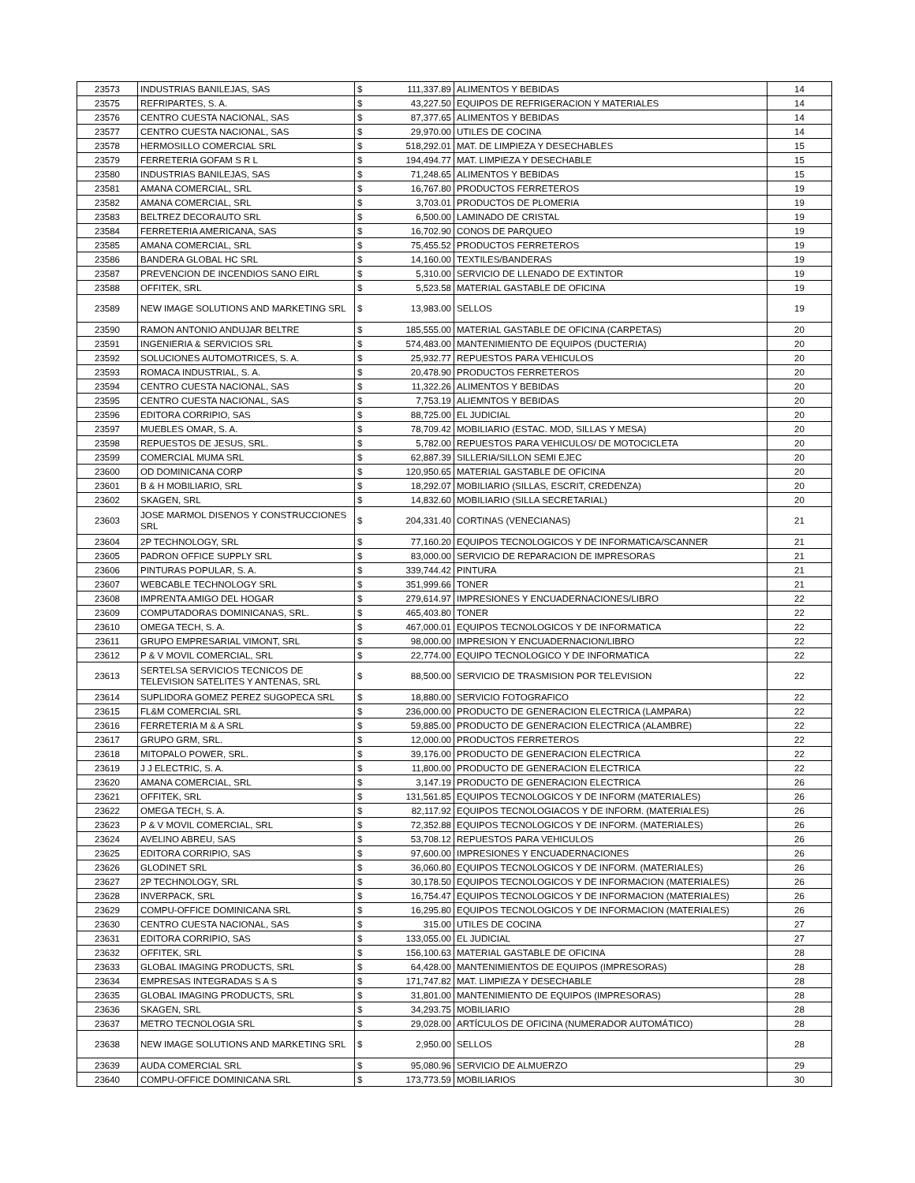| 23573 | INDUSTRIAS BANILEJAS, SAS | $ | 111,337.89 | ALIMENTOS Y BEBIDAS | 14 |
| 23575 | REFRIPARTES, S. A. | $ | 43,227.50 | EQUIPOS DE REFRIGERACION Y MATERIALES | 14 |
| 23576 | CENTRO CUESTA NACIONAL, SAS | $ | 87,377.65 | ALIMENTOS Y BEBIDAS | 14 |
| 23577 | CENTRO CUESTA NACIONAL, SAS | $ | 29,970.00 | UTILES DE COCINA | 14 |
| 23578 | HERMOSILLO COMERCIAL SRL | $ | 518,292.01 | MAT. DE LIMPIEZA Y DESECHABLES | 15 |
| 23579 | FERRETERIA GOFAM S R L | $ | 194,494.77 | MAT. LIMPIEZA Y DESECHABLE | 15 |
| 23580 | INDUSTRIAS BANILEJAS, SAS | $ | 71,248.65 | ALIMENTOS Y BEBIDAS | 15 |
| 23581 | AMANA COMERCIAL, SRL | $ | 16,767.80 | PRODUCTOS FERRETEROS | 19 |
| 23582 | AMANA COMERCIAL, SRL | $ | 3,703.01 | PRODUCTOS DE PLOMERIA | 19 |
| 23583 | BELTREZ DECORAUTO SRL | $ | 6,500.00 | LAMINADO DE CRISTAL | 19 |
| 23584 | FERRETERIA AMERICANA, SAS | $ | 16,702.90 | CONOS DE PARQUEO | 19 |
| 23585 | AMANA COMERCIAL, SRL | $ | 75,455.52 | PRODUCTOS FERRETEROS | 19 |
| 23586 | BANDERA GLOBAL HC SRL | $ | 14,160.00 | TEXTILES/BANDERAS | 19 |
| 23587 | PREVENCION DE INCENDIOS SANO EIRL | $ | 5,310.00 | SERVICIO DE LLENADO DE EXTINTOR | 19 |
| 23588 | OFFITEK, SRL | $ | 5,523.58 | MATERIAL GASTABLE DE OFICINA | 19 |
| 23589 | NEW IMAGE SOLUTIONS AND MARKETING SRL | $ | 13,983.00 | SELLOS | 19 |
| 23590 | RAMON ANTONIO ANDUJAR BELTRE | $ | 185,555.00 | MATERIAL GASTABLE DE OFICINA (CARPETAS) | 20 |
| 23591 | INGENIERIA & SERVICIOS SRL | $ | 574,483.00 | MANTENIMIENTO DE EQUIPOS (DUCTERIA) | 20 |
| 23592 | SOLUCIONES AUTOMOTRICES, S. A. | $ | 25,932.77 | REPUESTOS PARA VEHICULOS | 20 |
| 23593 | ROMACA INDUSTRIAL, S. A. | $ | 20,478.90 | PRODUCTOS FERRETEROS | 20 |
| 23594 | CENTRO CUESTA NACIONAL, SAS | $ | 11,322.26 | ALIMENTOS Y BEBIDAS | 20 |
| 23595 | CENTRO CUESTA NACIONAL, SAS | $ | 7,753.19 | ALIEMNTOS Y BEBIDAS | 20 |
| 23596 | EDITORA CORRIPIO, SAS | $ | 88,725.00 | EL JUDICIAL | 20 |
| 23597 | MUEBLES OMAR, S. A. | $ | 78,709.42 | MOBILIARIO (ESTAC. MOD, SILLAS Y MESA) | 20 |
| 23598 | REPUESTOS DE JESUS, SRL. | $ | 5,782.00 | REPUESTOS PARA VEHICULOS/ DE MOTOCICLETA | 20 |
| 23599 | COMERCIAL MUMA SRL | $ | 62,887.39 | SILLERIA/SILLON SEMI EJEC | 20 |
| 23600 | OD DOMINICANA CORP | $ | 120,950.65 | MATERIAL GASTABLE DE OFICINA | 20 |
| 23601 | B & H MOBILIARIO, SRL | $ | 18,292.07 | MOBILIARIO (SILLAS, ESCRIT, CREDENZA) | 20 |
| 23602 | SKAGEN, SRL | $ | 14,832.60 | MOBILIARIO (SILLA SECRETARIAL) | 20 |
| 23603 | JOSE MARMOL DISENOS Y CONSTRUCCIONES SRL | $ | 204,331.40 | CORTINAS (VENECIANAS) | 21 |
| 23604 | 2P TECHNOLOGY, SRL | $ | 77,160.20 | EQUIPOS TECNOLOGICOS Y DE INFORMATICA/SCANNER | 21 |
| 23605 | PADRON OFFICE SUPPLY SRL | $ | 83,000.00 | SERVICIO DE REPARACION DE IMPRESORAS | 21 |
| 23606 | PINTURAS POPULAR, S. A. | $ | 339,744.42 | PINTURA | 21 |
| 23607 | WEBCABLE TECHNOLOGY SRL | $ | 351,999.66 | TONER | 21 |
| 23608 | IMPRENTA AMIGO DEL HOGAR | $ | 279,614.97 | IMPRESIONES Y ENCUADERNACIONES/LIBRO | 22 |
| 23609 | COMPUTADORAS DOMINICANAS, SRL. | $ | 465,403.80 | TONER | 22 |
| 23610 | OMEGA TECH, S. A. | $ | 467,000.01 | EQUIPOS TECNOLOGICOS Y DE INFORMATICA | 22 |
| 23611 | GRUPO EMPRESARIAL VIMONT, SRL | $ | 98,000.00 | IMPRESION Y ENCUADERNACION/LIBRO | 22 |
| 23612 | P & V MOVIL COMERCIAL, SRL | $ | 22,774.00 | EQUIPO TECNOLOGICO Y DE INFORMATICA | 22 |
| 23613 | SERTELSA SERVICIOS TECNICOS DE TELEVISION SATELITES Y ANTENAS, SRL | $ | 88,500.00 | SERVICIO DE TRASMISION POR TELEVISION | 22 |
| 23614 | SUPLIDORA GOMEZ PEREZ SUGOPECA SRL | $ | 18,880.00 | SERVICIO FOTOGRAFICO | 22 |
| 23615 | FL&M COMERCIAL SRL | $ | 236,000.00 | PRODUCTO DE GENERACION ELECTRICA (LAMPARA) | 22 |
| 23616 | FERRETERIA M & A SRL | $ | 59,885.00 | PRODUCTO DE GENERACION ELECTRICA (ALAMBRE) | 22 |
| 23617 | GRUPO GRM, SRL. | $ | 12,000.00 | PRODUCTOS FERRETEROS | 22 |
| 23618 | MITOPALO POWER, SRL. | $ | 39,176.00 | PRODUCTO DE GENERACION ELECTRICA | 22 |
| 23619 | J J ELECTRIC, S. A. | $ | 11,800.00 | PRODUCTO DE GENERACION ELECTRICA | 22 |
| 23620 | AMANA COMERCIAL, SRL | $ | 3,147.19 | PRODUCTO DE GENERACION ELECTRICA | 26 |
| 23621 | OFFITEK, SRL | $ | 131,561.85 | EQUIPOS TECNOLOGICOS Y DE INFORM (MATERIALES) | 26 |
| 23622 | OMEGA TECH, S. A. | $ | 82,117.92 | EQUIPOS TECNOLOGIACOS Y DE INFORM. (MATERIALES) | 26 |
| 23623 | P & V MOVIL COMERCIAL, SRL | $ | 72,352.88 | EQUIPOS TECNOLOGICOS Y DE INFORM. (MATERIALES) | 26 |
| 23624 | AVELINO ABREU, SAS | $ | 53,708.12 | REPUESTOS PARA VEHICULOS | 26 |
| 23625 | EDITORA CORRIPIO, SAS | $ | 97,600.00 | IMPRESIONES Y ENCUADERNACIONES | 26 |
| 23626 | GLODINET SRL | $ | 36,060.80 | EQUIPOS TECNOLOGICOS Y DE INFORM. (MATERIALES) | 26 |
| 23627 | 2P TECHNOLOGY, SRL | $ | 30,178.50 | EQUIPOS TECNOLOGICOS Y DE INFORMACION (MATERIALES) | 26 |
| 23628 | INVERPACK, SRL | $ | 16,754.47 | EQUIPOS TECNOLOGICOS Y DE INFORMACION (MATERIALES) | 26 |
| 23629 | COMPU-OFFICE DOMINICANA SRL | $ | 16,295.80 | EQUIPOS TECNOLOGICOS Y DE INFORMACION (MATERIALES) | 26 |
| 23630 | CENTRO CUESTA NACIONAL, SAS | $ | 315.00 | UTILES DE COCINA | 27 |
| 23631 | EDITORA CORRIPIO, SAS | $ | 133,055.00 | EL JUDICIAL | 27 |
| 23632 | OFFITEK, SRL | $ | 156,100.63 | MATERIAL GASTABLE DE OFICINA | 28 |
| 23633 | GLOBAL IMAGING PRODUCTS, SRL | $ | 64,428.00 | MANTENIMIENTOS DE EQUIPOS (IMPRESORAS) | 28 |
| 23634 | EMPRESAS INTEGRADAS S A S | $ | 171,747.82 | MAT. LIMPIEZA Y DESECHABLE | 28 |
| 23635 | GLOBAL IMAGING PRODUCTS, SRL | $ | 31,801.00 | MANTENIMIENTO DE EQUIPOS (IMPRESORAS) | 28 |
| 23636 | SKAGEN, SRL | $ | 34,293.75 | MOBILIARIO | 28 |
| 23637 | METRO TECNOLOGIA SRL | $ | 29,028.00 | ARTÍCULOS DE OFICINA (NUMERADOR AUTOMÁTICO) | 28 |
| 23638 | NEW IMAGE SOLUTIONS AND MARKETING SRL | $ | 2,950.00 | SELLOS | 28 |
| 23639 | AUDA COMERCIAL SRL | $ | 95,080.96 | SERVICIO DE ALMUERZO | 29 |
| 23640 | COMPU-OFFICE DOMINICANA SRL | $ | 173,773.59 | MOBILIARIOS | 30 |